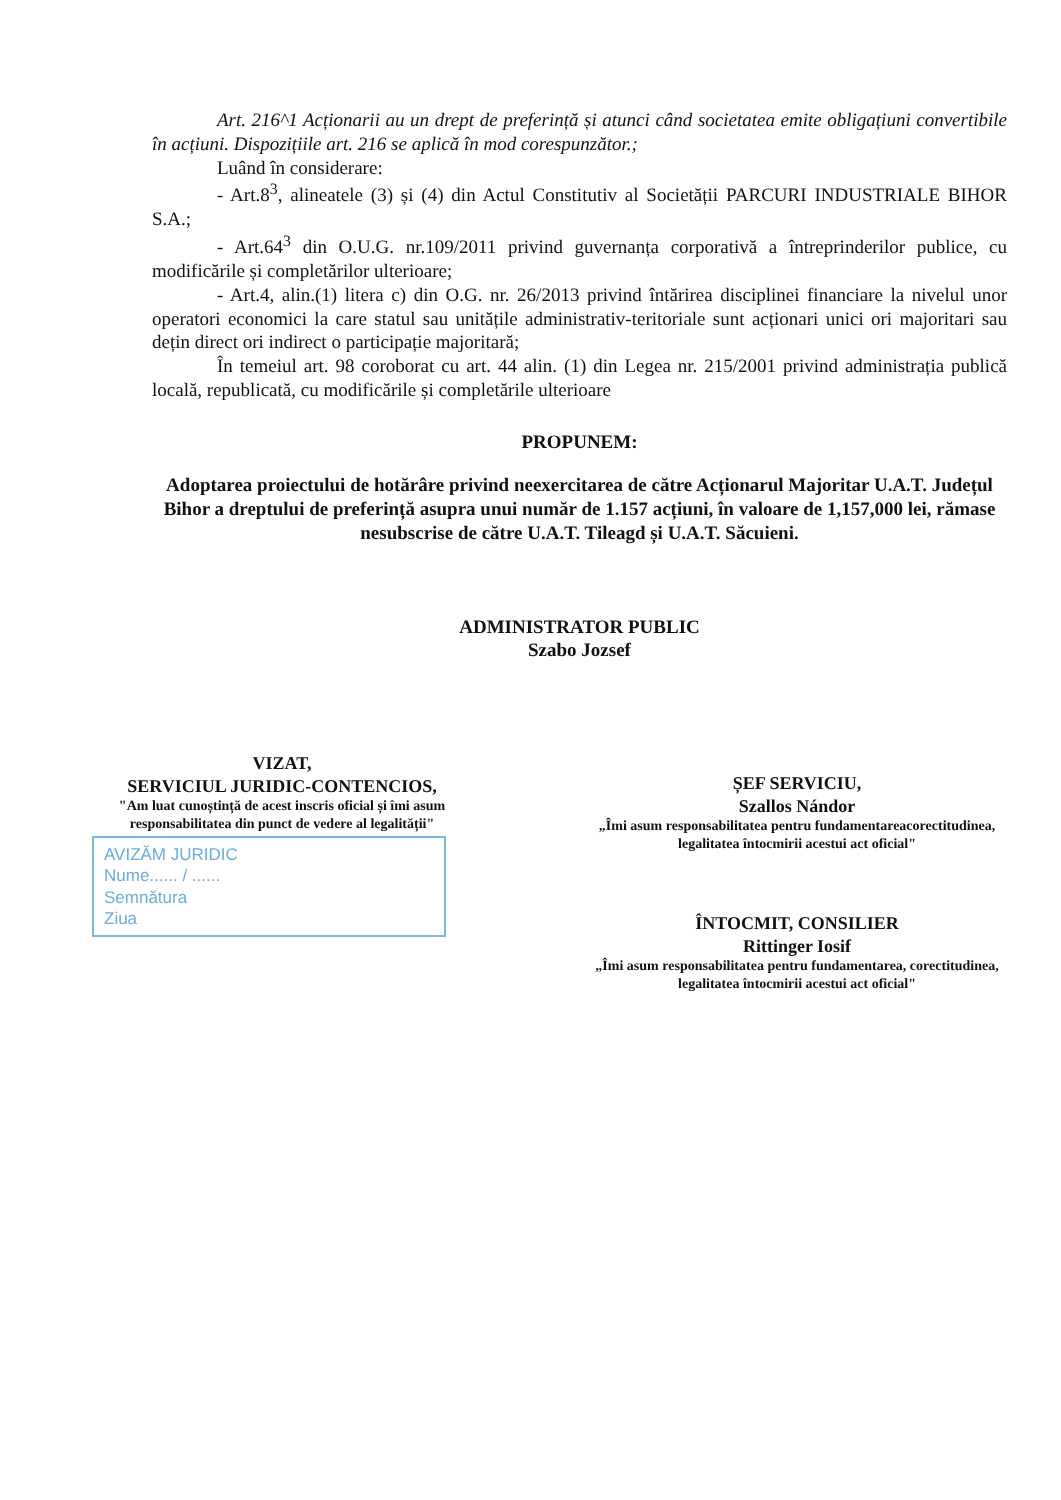Art. 216^1 Acționarii au un drept de preferință și atunci când societatea emite obligațiuni convertibile în acțiuni. Dispozițiile art. 216 se aplică în mod corespunzător.;
Luând în considerare:
- Art.8<sup>3</sup>, alineatele (3) și (4) din Actul Constitutiv al Societății PARCURI INDUSTRIALE BIHOR S.A.;
- Art.64<sup>3</sup> din O.U.G. nr.109/2011 privind guvernanța corporativă a întreprinderilor publice, cu modificările și completărilor ulterioare;
- Art.4, alin.(1) litera c) din O.G. nr. 26/2013 privind întărirea disciplinei financiare la nivelul unor operatori economici la care statul sau unitățile administrativ-teritoriale sunt acționari unici ori majoritari sau dețin direct ori indirect o participație majoritară;
În temeiul art. 98 coroborat cu art. 44 alin. (1) din Legea nr. 215/2001 privind administrația publică locală, republicată, cu modificările și completările ulterioare
PROPUNEM:
Adoptarea proiectului de hotărâre privind neexercitarea de către Acționarul Majoritar U.A.T. Județul Bihor a dreptului de preferință asupra unui număr de 1.157 acțiuni, în valoare de 1,157,000 lei, rămase nesubscrise de către U.A.T. Tileagd și U.A.T. Săcuieni.
ADMINISTRATOR PUBLIC
Szabo Jozsef
VIZAT,
SERVICIUL JURIDIC-CONTENCIOS,
"Am luat cunoștință de acest inscris oficial și îmi asum responsabilitatea din punct de vedere al legalității"
AVIZĂM JURIDIC
Nume...... / ......
Semnătura
Ziua
ȘEF SERVICIU,
Szallos Nándor
„Îmi asum responsabilitatea pentru fundamentareacorectitudinea, legalitatea întocmirii acestui act oficial"
ÎNTOCMIT, CONSILIER
Rittinger Iosif
„Îmi asum responsabilitatea pentru fundamentarea, corectitudinea, legalitatea întocmirii acestui act oficial"